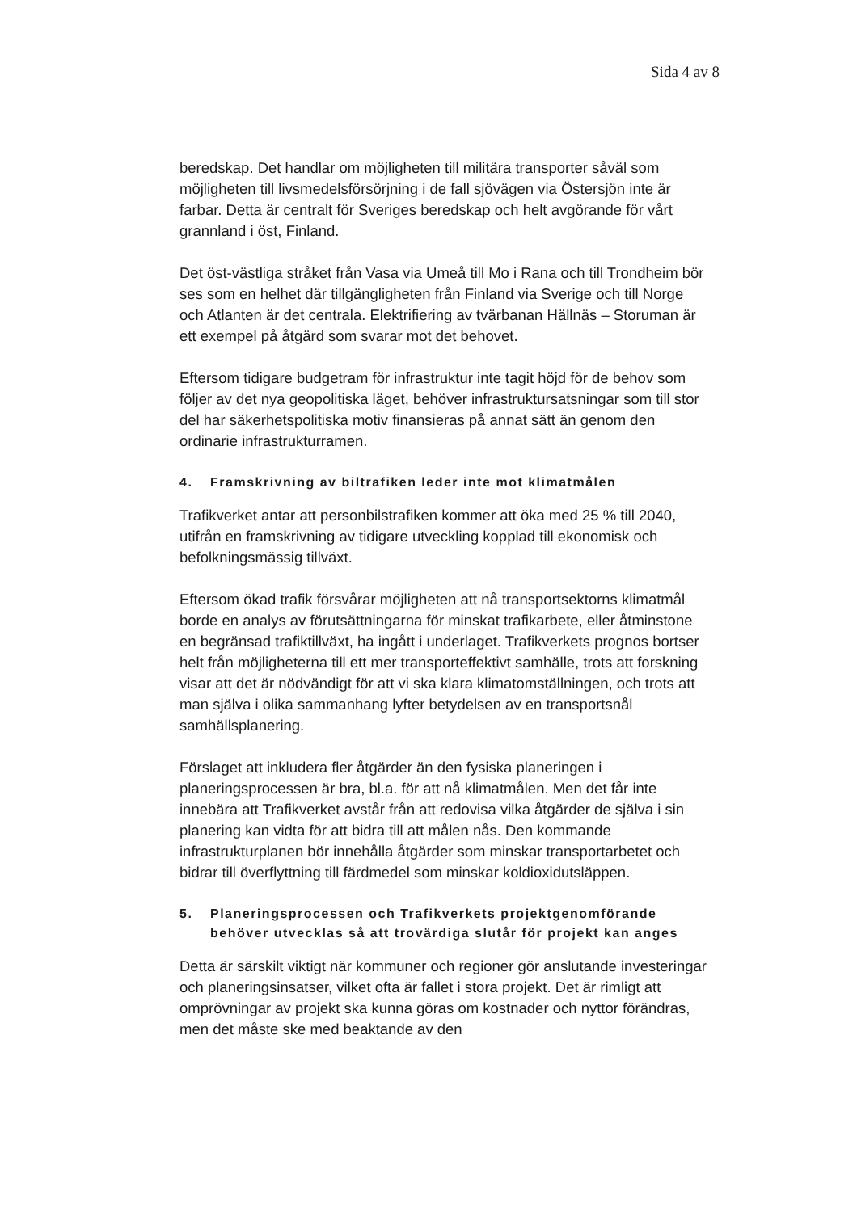Sida 4 av 8
beredskap. Det handlar om möjligheten till militära transporter såväl som möjligheten till livsmedelsförsörjning i de fall sjövägen via Östersjön inte är farbar. Detta är centralt för Sveriges beredskap och helt avgörande för vårt grannland i öst, Finland.
Det öst-västliga stråket från Vasa via Umeå till Mo i Rana och till Trondheim bör ses som en helhet där tillgängligheten från Finland via Sverige och till Norge och Atlanten är det centrala. Elektrifiering av tvärbanan Hällnäs – Storuman är ett exempel på åtgärd som svarar mot det behovet.
Eftersom tidigare budgetram för infrastruktur inte tagit höjd för de behov som följer av det nya geopolitiska läget, behöver infrastruktursatsningar som till stor del har säkerhetspolitiska motiv finansieras på annat sätt än genom den ordinarie infrastrukturramen.
4. Framskrivning av biltrafiken leder inte mot klimatmålen
Trafikverket antar att personbilstrafiken kommer att öka med 25 % till 2040, utifrån en framskrivning av tidigare utveckling kopplad till ekonomisk och befolkningsmässig tillväxt.
Eftersom ökad trafik försvårar möjligheten att nå transportsektorns klimatmål borde en analys av förutsättningarna för minskat trafikarbete, eller åtminstone en begränsad trafiktillväxt, ha ingått i underlaget. Trafikverkets prognos bortser helt från möjligheterna till ett mer transporteffektivt samhälle, trots att forskning visar att det är nödvändigt för att vi ska klara klimatomställningen, och trots att man själva i olika sammanhang lyfter betydelsen av en transportsnål samhällsplanering.
Förslaget att inkludera fler åtgärder än den fysiska planeringen i planeringsprocessen är bra, bl.a. för att nå klimatmålen. Men det får inte innebära att Trafikverket avstår från att redovisa vilka åtgärder de själva i sin planering kan vidta för att bidra till att målen nås. Den kommande infrastrukturplanen bör innehålla åtgärder som minskar transportarbetet och bidrar till överflyttning till färdmedel som minskar koldioxidutsläppen.
5. Planeringsprocessen och Trafikverkets projektgenomförande behöver utvecklas så att trovärdiga slutår för projekt kan anges
Detta är särskilt viktigt när kommuner och regioner gör anslutande investeringar och planeringsinsatser, vilket ofta är fallet i stora projekt. Det är rimligt att omprövningar av projekt ska kunna göras om kostnader och nyttor förändras, men det måste ske med beaktande av den